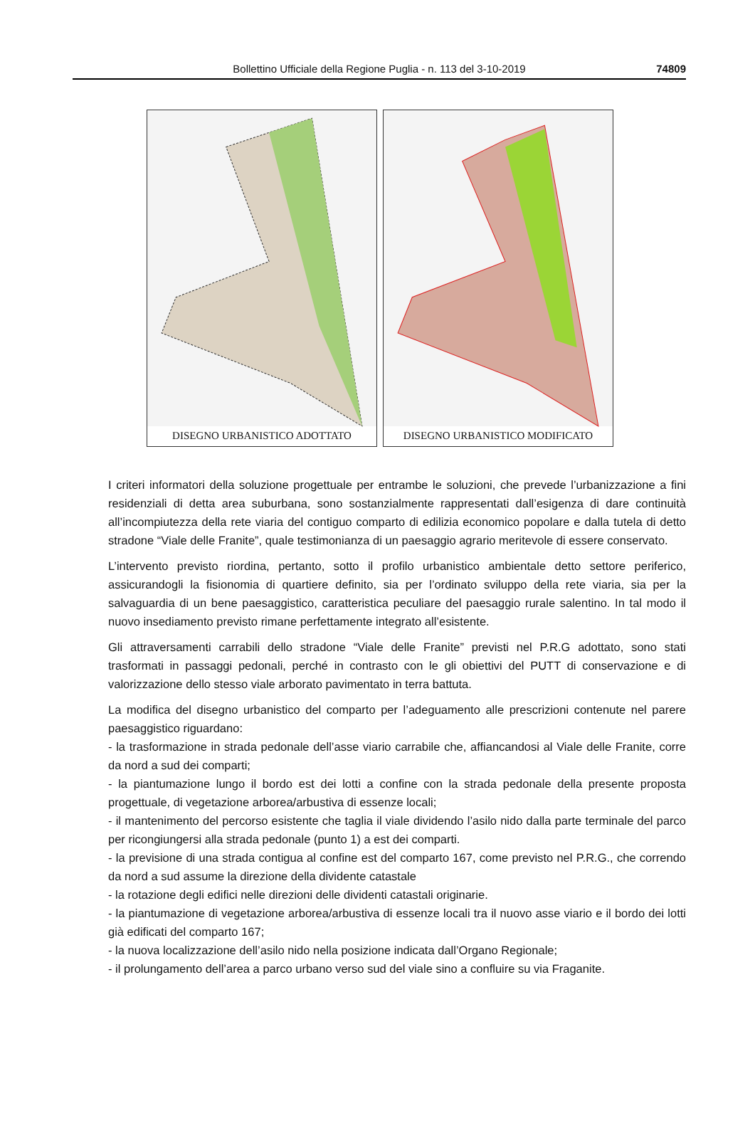Bollettino Ufficiale della Regione Puglia - n. 113 del 3-10-2019
74809
DISEGNO URBANISTICO ADOTTATO DISEGNO URBANISTICO MODIFICATO
I criteri informatori della soluzione progettuale per entrambe le soluzioni, che prevede l’urbanizzazione a fini residenziali di detta area suburbana, sono sostanzialmente rappresentati dall’esigenza di dare continuità all’incompiutezza della rete viaria del contiguo comparto di edilizia economico popolare e dalla tutela di detto stradone “Viale delle Franite”, quale testimonianza di un paesaggio agrario meritevole di essere conservato.
L’intervento previsto riordina, pertanto, sotto il profilo urbanistico ambientale detto settore periferico, assicurandogli la fisionomia di quartiere definito, sia per l’ordinato sviluppo della rete viaria, sia per la salvaguardia di un bene paesaggistico, caratteristica peculiare del paesaggio rurale salentino. In tal modo il nuovo insediamento previsto rimane perfettamente integrato all’esistente.
Gli attraversamenti carrabili dello stradone “Viale delle Franite” previsti nel P.R.G adottato, sono stati trasformati in passaggi pedonali, perché in contrasto con le gli obiettivi del PUTT di conservazione e di valorizzazione dello stesso viale arborato pavimentato in terra battuta.
La modifica del disegno urbanistico del comparto per l’adeguamento alle prescrizioni contenute nel parere paesaggistico riguardano:
- la trasformazione in strada pedonale dell’asse viario carrabile che, affiancandosi al Viale delle Franite, corre da nord a sud dei comparti;
- la piantumazione lungo il bordo est dei lotti a confine con la strada pedonale della presente proposta progettuale, di vegetazione arborea/arbustiva di essenze locali;
- il mantenimento del percorso esistente che taglia il viale dividendo l’asilo nido dalla parte terminale del parco per ricongiungersi alla strada pedonale (punto 1) a est dei comparti.
- la previsione di una strada contigua al confine est del comparto 167, come previsto nel P.R.G., che correndo da nord a sud assume la direzione della dividente catastale
- la rotazione degli edifici nelle direzioni delle dividenti catastali originarie.
- la piantumazione di vegetazione arborea/arbustiva di essenze locali tra il nuovo asse viario e il bordo dei lotti già edificati del comparto 167;
- la nuova localizzazione dell’asilo nido nella posizione indicata dall’Organo Regionale;
- il prolungamento dell’area a parco urbano verso sud del viale sino a confluire su via Fraganite.